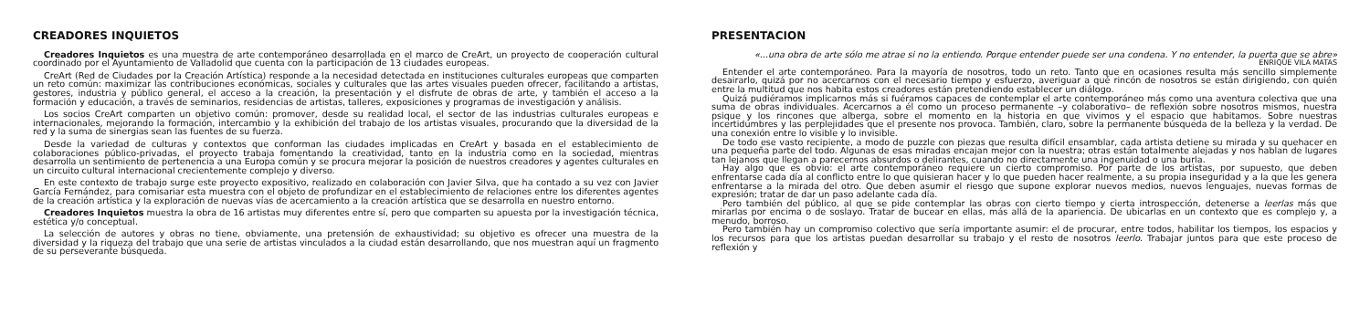CREADORES INQUIETOS
Creadores Inquietos es una muestra de arte contemporáneo desarrollada en el marco de CreArt, un proyecto de cooperación cultural coordinado por el Ayuntamiento de Valladolid que cuenta con la participación de 13 ciudades europeas.
CreArt (Red de Ciudades por la Creación Artística) responde a la necesidad detectada en instituciones culturales europeas que comparten un reto común: maximizar las contribuciones económicas, sociales y culturales que las artes visuales pueden ofrecer, facilitando a artistas, gestores, industria y público general, el acceso a la creación, la presentación y el disfrute de obras de arte, y también el acceso a la formación y educación, a través de seminarios, residencias de artistas, talleres, exposiciones y programas de investigación y análisis.
Los socios CreArt comparten un objetivo común: promover, desde su realidad local, el sector de las industrias culturales europeas e internacionales, mejorando la formación, intercambio y la exhibición del trabajo de los artistas visuales, procurando que la diversidad de la red y la suma de sinergias sean las fuentes de su fuerza.
Desde la variedad de culturas y contextos que conforman las ciudades implicadas en CreArt y basada en el establecimiento de colaboraciones público-privadas, el proyecto trabaja fomentando la creatividad, tanto en la industria como en la sociedad, mientras desarrolla un sentimiento de pertenencia a una Europa común y se procura mejorar la posición de nuestros creadores y agentes culturales en un circuito cultural internacional crecientemente complejo y diverso.
En este contexto de trabajo surge este proyecto expositivo, realizado en colaboración con Javier Silva, que ha contado a su vez con Javier García Fernández, para comisariar esta muestra con el objeto de profundizar en el establecimiento de relaciones entre los diferentes agentes de la creación artística y la exploración de nuevas vías de acercamiento a la creación artística que se desarrolla en nuestro entorno.
Creadores Inquietos muestra la obra de 16 artistas muy diferentes entre sí, pero que comparten su apuesta por la investigación técnica, estética y/o conceptual.
La selección de autores y obras no tiene, obviamente, una pretensión de exhaustividad; su objetivo es ofrecer una muestra de la diversidad y la riqueza del trabajo que una serie de artistas vinculados a la ciudad están desarrollando, que nos muestran aquí un fragmento de su perseverante búsqueda.
PRESENTACION
«...una obra de arte sólo me atrae si no la entiendo. Porque entender puede ser una condena. Y no entender, la puerta que se abre»
ENRIQUE VILA MATAS
Entender el arte contemporáneo. Para la mayoría de nosotros, todo un reto. Tanto que en ocasiones resulta más sencillo simplemente desairarlo, quizá por no acercarnos con el necesario tiempo y esfuerzo, averiguar a qué rincón de nosotros se están dirigiendo, con quién entre la multitud que nos habita estos creadores están pretendiendo establecer un diálogo.
Quizá pudiéramos implicarnos más si fuéramos capaces de contemplar el arte contemporáneo más como una aventura colectiva que una suma de obras individuales. Acercarnos a él como un proceso permanente –y colaborativo– de reflexión sobre nosotros mismos, nuestra psique y los rincones que alberga, sobre el momento en la historia en que vivimos y el espacio que habitamos. Sobre nuestras incertidumbres y las perplejidades que el presente nos provoca. También, claro, sobre la permanente búsqueda de la belleza y la verdad. De una conexión entre lo visible y lo invisible.
De todo ese vasto recipiente, a modo de puzzle con piezas que resulta difícil ensamblar, cada artista detiene su mirada y su quehacer en una pequeña parte del todo. Algunas de esas miradas encajan mejor con la nuestra; otras están totalmente alejadas y nos hablan de lugares tan lejanos que llegan a parecernos absurdos o delirantes, cuando no directamente una ingenuidad o una burla.
Hay algo que es obvio: el arte contemporáneo requiere un cierto compromiso. Por parte de los artistas, por supuesto, que deben enfrentarse cada día al conflicto entre lo que quisieran hacer y lo que pueden hacer realmente, a su propia inseguridad y a la que les genera enfrentarse a la mirada del otro. Que deben asumir el riesgo que supone explorar nuevos medios, nuevos lenguajes, nuevas formas de expresión; tratar de dar un paso adelante cada día.
Pero también del público, al que se pide contemplar las obras con cierto tiempo y cierta introspección, detenerse a leerlas más que mirarlas por encima o de soslayo. Tratar de bucear en ellas, más allá de la apariencia. De ubicarlas en un contexto que es complejo y, a menudo, borroso.
Pero también hay un compromiso colectivo que sería importante asumir: el de procurar, entre todos, habilitar los tiempos, los espacios y los recursos para que los artistas puedan desarrollar su trabajo y el resto de nosotros leerlo. Trabajar juntos para que este proceso de reflexión y